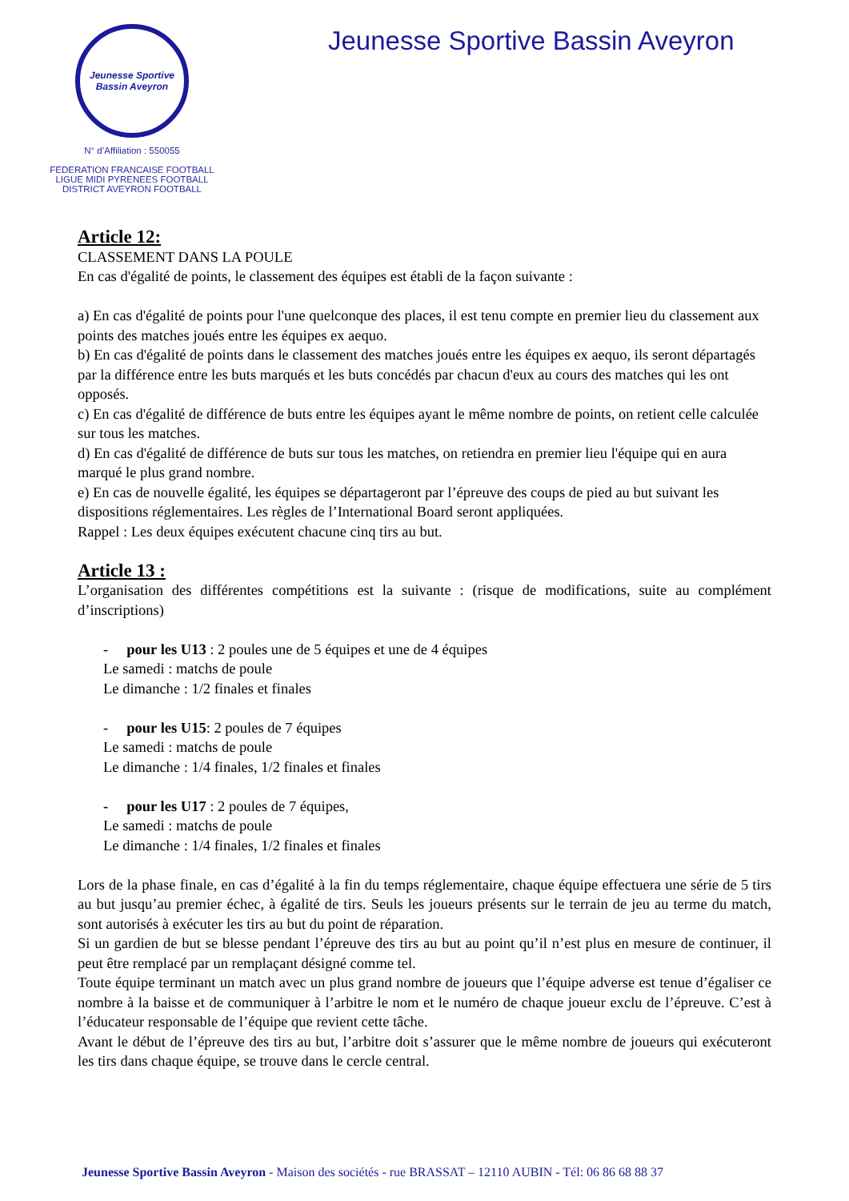Jeunesse Sportive
Bassin Aveyron
N° d’Affiliation : 550055
FEDERATION FRANCAISE FOOTBALL
LIGUE MIDI PYRENEES FOOTBALL
DISTRICT AVEYRON FOOTBALL
Jeunesse Sportive Bassin Aveyron
Article 12:
CLASSEMENT DANS LA POULE
En cas d'égalité de points, le classement des équipes est établi de la façon suivante :
a) En cas d'égalité de points pour l'une quelconque des places, il est tenu compte en premier lieu du classement aux points des matches joués entre les équipes ex aequo.
b) En cas d'égalité de points dans le classement des matches joués entre les équipes ex aequo, ils seront départagés par la différence entre les buts marqués et les buts concédés par chacun d'eux au cours des matches qui les ont opposés.
c) En cas d'égalité de différence de buts entre les équipes ayant le même nombre de points, on retient celle calculée sur tous les matches.
d) En cas d'égalité de différence de buts sur tous les matches, on retiendra en premier lieu l'équipe qui en aura marqué le plus grand nombre.
e) En cas de nouvelle égalité, les équipes se départageront par l’épreuve des coups de pied au but suivant les dispositions réglementaires. Les règles de l’International Board seront appliquées.
Rappel : Les deux équipes exécutent chacune cinq tirs au but.
Article 13 :
L’organisation des différentes compétitions est la suivante : (risque de modifications, suite au complément d’inscriptions)
- pour les U13 : 2 poules une de 5 équipes et une de 4 équipes
Le samedi : matchs de poule
Le dimanche : 1/2 finales et finales
- pour les U15: 2 poules de 7 équipes
Le samedi : matchs de poule
Le dimanche : 1/4 finales, 1/2 finales et finales
- pour les U17 : 2 poules de 7 équipes,
Le samedi : matchs de poule
Le dimanche : 1/4 finales, 1/2 finales et finales
Lors de la phase finale, en cas d’égalité à la fin du temps réglementaire, chaque équipe effectuera une série de 5 tirs au but jusqu’au premier échec, à égalité de tirs. Seuls les joueurs présents sur le terrain de jeu au terme du match, sont autorisés à exécuter les tirs au but du point de réparation.
Si un gardien de but se blesse pendant l’épreuve des tirs au but au point qu’il n’est plus en mesure de continuer, il peut être remplacé par un remplaçant désigné comme tel.
Toute équipe terminant un match avec un plus grand nombre de joueurs que l’équipe adverse est tenue d’égaliser ce nombre à la baisse et de communiquer à l’arbitre le nom et le numéro de chaque joueur exclu de l’épreuve. C’est à l’éducateur responsable de l’équipe que revient cette tâche.
Avant le début de l’épreuve des tirs au but, l’arbitre doit s’assurer que le même nombre de joueurs qui exécuteront les tirs dans chaque équipe, se trouve dans le cercle central.
Jeunesse Sportive Bassin Aveyron - Maison des sociétés - rue BRASSAT – 12110 AUBIN - Tél: 06 86 68 88 37